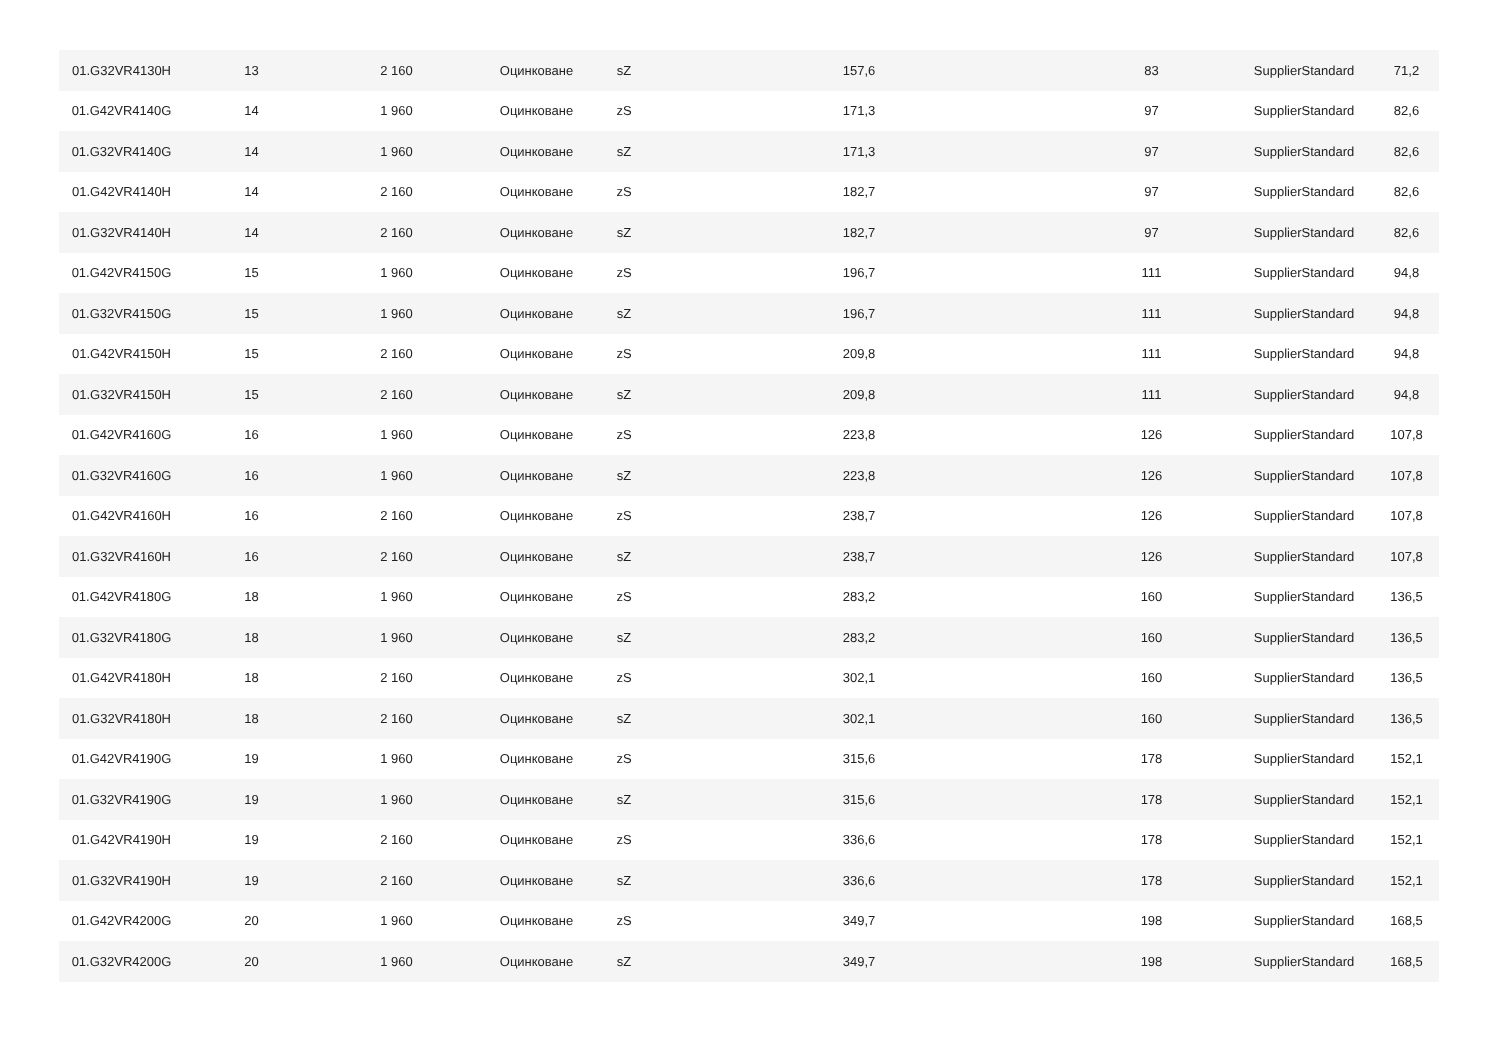| 01.G32VR4130H | 13 | 2 160 | Оцинковане | sZ | 157,6 | 83 | SupplierStandard | 71,2 |
| 01.G42VR4140G | 14 | 1 960 | Оцинковане | zS | 171,3 | 97 | SupplierStandard | 82,6 |
| 01.G32VR4140G | 14 | 1 960 | Оцинковане | sZ | 171,3 | 97 | SupplierStandard | 82,6 |
| 01.G42VR4140H | 14 | 2 160 | Оцинковане | zS | 182,7 | 97 | SupplierStandard | 82,6 |
| 01.G32VR4140H | 14 | 2 160 | Оцинковане | sZ | 182,7 | 97 | SupplierStandard | 82,6 |
| 01.G42VR4150G | 15 | 1 960 | Оцинковане | zS | 196,7 | 111 | SupplierStandard | 94,8 |
| 01.G32VR4150G | 15 | 1 960 | Оцинковане | sZ | 196,7 | 111 | SupplierStandard | 94,8 |
| 01.G42VR4150H | 15 | 2 160 | Оцинковане | zS | 209,8 | 111 | SupplierStandard | 94,8 |
| 01.G32VR4150H | 15 | 2 160 | Оцинковане | sZ | 209,8 | 111 | SupplierStandard | 94,8 |
| 01.G42VR4160G | 16 | 1 960 | Оцинковане | zS | 223,8 | 126 | SupplierStandard | 107,8 |
| 01.G32VR4160G | 16 | 1 960 | Оцинковане | sZ | 223,8 | 126 | SupplierStandard | 107,8 |
| 01.G42VR4160H | 16 | 2 160 | Оцинковане | zS | 238,7 | 126 | SupplierStandard | 107,8 |
| 01.G32VR4160H | 16 | 2 160 | Оцинковане | sZ | 238,7 | 126 | SupplierStandard | 107,8 |
| 01.G42VR4180G | 18 | 1 960 | Оцинковане | zS | 283,2 | 160 | SupplierStandard | 136,5 |
| 01.G32VR4180G | 18 | 1 960 | Оцинковане | sZ | 283,2 | 160 | SupplierStandard | 136,5 |
| 01.G42VR4180H | 18 | 2 160 | Оцинковане | zS | 302,1 | 160 | SupplierStandard | 136,5 |
| 01.G32VR4180H | 18 | 2 160 | Оцинковане | sZ | 302,1 | 160 | SupplierStandard | 136,5 |
| 01.G42VR4190G | 19 | 1 960 | Оцинковане | zS | 315,6 | 178 | SupplierStandard | 152,1 |
| 01.G32VR4190G | 19 | 1 960 | Оцинковане | sZ | 315,6 | 178 | SupplierStandard | 152,1 |
| 01.G42VR4190H | 19 | 2 160 | Оцинковане | zS | 336,6 | 178 | SupplierStandard | 152,1 |
| 01.G32VR4190H | 19 | 2 160 | Оцинковане | sZ | 336,6 | 178 | SupplierStandard | 152,1 |
| 01.G42VR4200G | 20 | 1 960 | Оцинковане | zS | 349,7 | 198 | SupplierStandard | 168,5 |
| 01.G32VR4200G | 20 | 1 960 | Оцинковане | sZ | 349,7 | 198 | SupplierStandard | 168,5 |